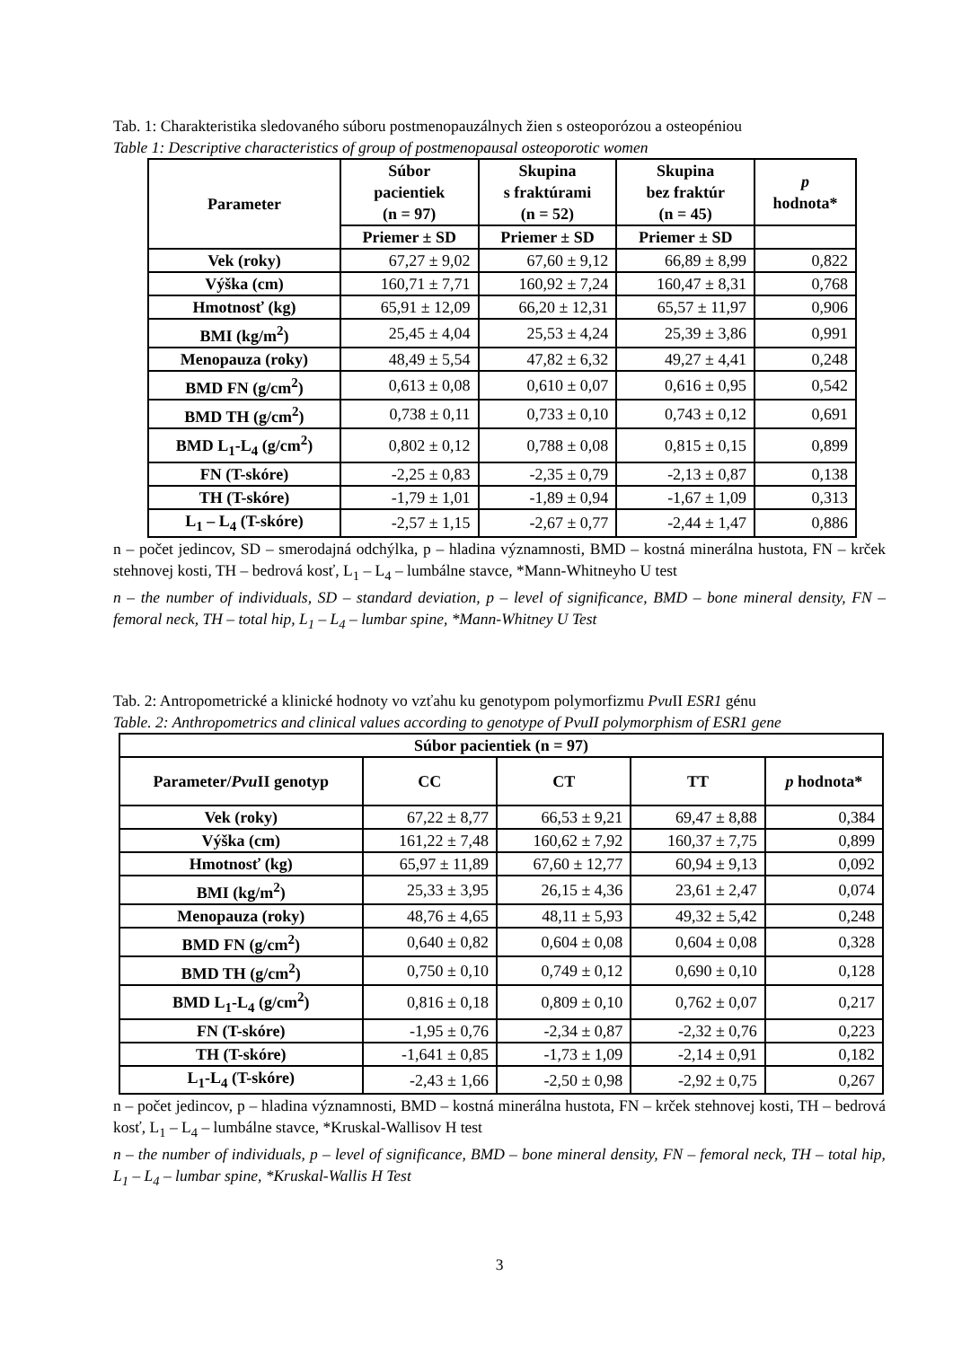Tab. 1: Charakteristika sledovaného súboru postmenopauzálnych žien s osteoporózou a osteopéniou
Table 1: Descriptive characteristics of group of postmenopausal osteoporotic women
| Parameter | Súbor pacientiek (n = 97) | Skupina s fraktúrami (n = 52) | Skupina bez fraktúr (n = 45) | p hodnota* |
| --- | --- | --- | --- | --- |
| | Priemer ± SD | Priemer ± SD | Priemer ± SD | |
| Vek (roky) | 67,27 ± 9,02 | 67,60 ± 9,12 | 66,89 ± 8,99 | 0,822 |
| Výška (cm) | 160,71 ± 7,71 | 160,92 ± 7,24 | 160,47 ± 8,31 | 0,768 |
| Hmotnosť (kg) | 65,91 ± 12,09 | 66,20 ± 12,31 | 65,57 ± 11,97 | 0,906 |
| BMI (kg/m<sup>2</sup>) | 25,45 ± 4,04 | 25,53 ± 4,24 | 25,39 ± 3,86 | 0,991 |
| Menopauza (roky) | 48,49 ± 5,54 | 47,82 ± 6,32 | 49,27 ± 4,41 | 0,248 |
| BMD FN (g/cm<sup>2</sup>) | 0,613 ± 0,08 | 0,610 ± 0,07 | 0,616 ± 0,95 | 0,542 |
| BMD TH (g/cm<sup>2</sup>) | 0,738 ± 0,11 | 0,733 ± 0,10 | 0,743 ± 0,12 | 0,691 |
| BMD L<sub>1</sub>-L<sub>4</sub> (g/cm<sup>2</sup>) | 0,802 ± 0,12 | 0,788 ± 0,08 | 0,815 ± 0,15 | 0,899 |
| FN (T-skóre) | -2,25 ± 0,83 | -2,35 ± 0,79 | -2,13 ± 0,87 | 0,138 |
| TH (T-skóre) | -1,79 ± 1,01 | -1,89 ± 0,94 | -1,67 ± 1,09 | 0,313 |
| L<sub>1</sub> – L<sub>4</sub> (T-skóre) | -2,57 ± 1,15 | -2,67 ± 0,77 | -2,44 ± 1,47 | 0,886 |
n – počet jedincov, SD – smerodajná odchýlka, p – hladina významnosti, BMD – kostná minerálna hustota, FN – krček stehnovej kosti, TH – bedrová kosť, L<sub>1</sub> – L<sub>4</sub> – lumbálne stavce, *Mann-Whitneyho U test
n – the number of individuals, SD – standard deviation, p – level of significance, BMD – bone mineral density, FN – femoral neck, TH – total hip, L<sub>1</sub> – L<sub>4</sub> – lumbar spine, *Mann-Whitney U Test
Tab. 2: Antropometrické a klinické hodnoty vo vzťahu ku genotypom polymorfizmu Pvu II ESR1 génu
Table. 2: Anthropometrics and clinical values according to genotype of PvuII polymorphism of ESR1 gene
| Súbor pacientiek (n = 97) | | | | |
| --- | --- | --- | --- | --- |
| Parameter/ Pvu II genotyp | CC | CT | TT | p hodnota* |
| Vek (roky) | 67,22 ± 8,77 | 66,53 ± 9,21 | 69,47 ± 8,88 | 0,384 |
| Výška (cm) | 161,22 ± 7,48 | 160,62 ± 7,92 | 160,37 ± 7,75 | 0,899 |
| Hmotnosť (kg) | 65,97 ± 11,89 | 67,60 ± 12,77 | 60,94 ± 9,13 | 0,092 |
| BMI (kg/m<sup>2</sup>) | 25,33 ± 3,95 | 26,15 ± 4,36 | 23,61 ± 2,47 | 0,074 |
| Menopauza (roky) | 48,76 ± 4,65 | 48,11 ± 5,93 | 49,32 ± 5,42 | 0,248 |
| BMD FN (g/cm<sup>2</sup>) | 0,640 ± 0,82 | 0,604 ± 0,08 | 0,604 ± 0,08 | 0,328 |
| BMD TH (g/cm<sup>2</sup>) | 0,750 ± 0,10 | 0,749 ± 0,12 | 0,690 ± 0,10 | 0,128 |
| BMD L<sub>1</sub>-L<sub>4</sub> (g/cm<sup>2</sup>) | 0,816 ± 0,18 | 0,809 ± 0,10 | 0,762 ± 0,07 | 0,217 |
| FN (T-skóre) | -1,95 ± 0,76 | -2,34 ± 0,87 | -2,32 ± 0,76 | 0,223 |
| TH (T-skóre) | -1,641 ± 0,85 | -1,73 ± 1,09 | -2,14 ± 0,91 | 0,182 |
| L<sub>1</sub>-L<sub>4</sub> (T-skóre) | -2,43 ± 1,66 | -2,50 ± 0,98 | -2,92 ± 0,75 | 0,267 |
n – počet jedincov, p – hladina významnosti, BMD – kostná minerálna hustota, FN – krček stehnovej kosti, TH – bedrová kosť, L<sub>1</sub> – L<sub>4</sub> – lumbálne stavce, *Kruskal-Wallisov H test
n – the number of individuals, p – level of significance, BMD – bone mineral density, FN – femoral neck, TH – total hip, L<sub>1</sub> – L<sub>4</sub> – lumbar spine, *Kruskal-Wallis H Test
3